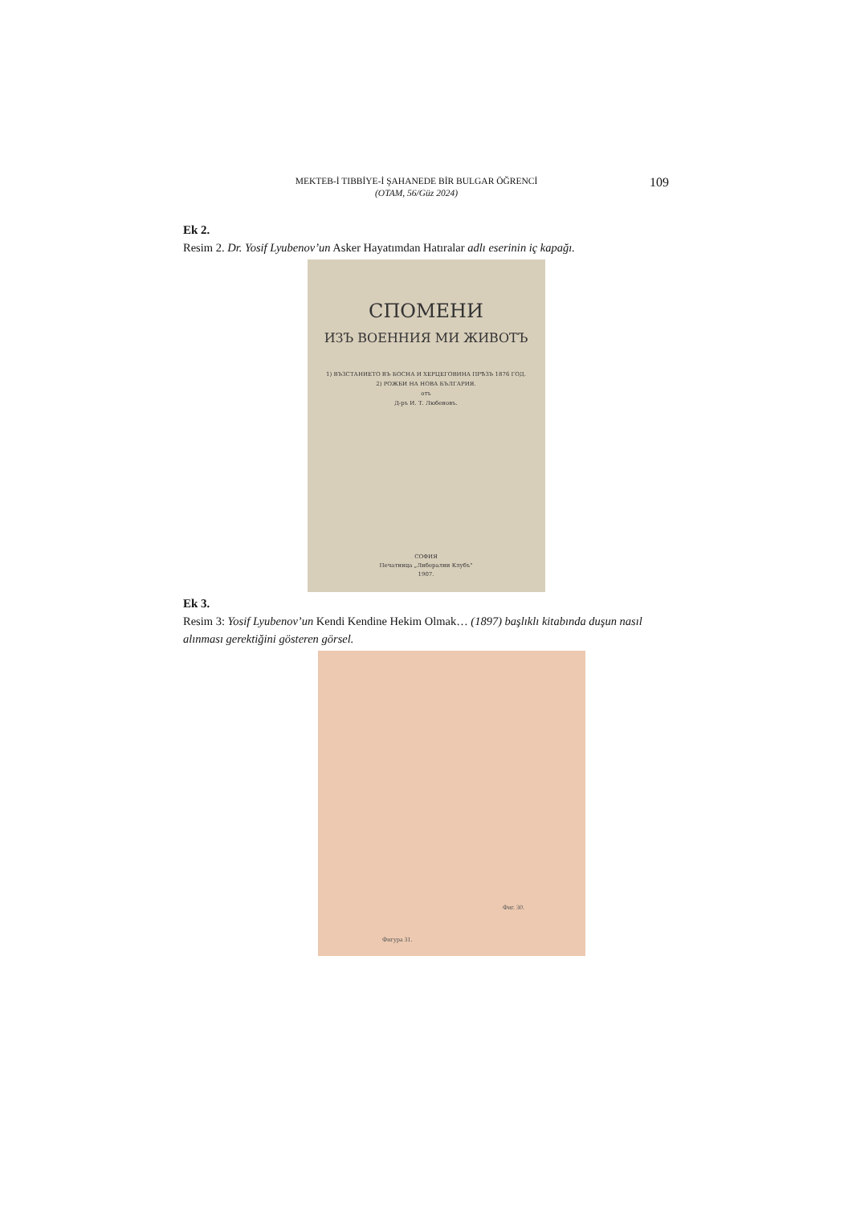MEKTEB-İ TIBBİYE-İ ŞAHANEDE BİR BULGAR ÖĞRENCİ
(OTAM, 56/Güz 2024)
109
Ek 2.
Resim 2. Dr. Yosif Lyubenov’un Asker Hayatımdan Hatıralar adlı eserinin iç kapağı.
СПОМЕНИ
ИЗЪ ВОЕННИЯ МИ ЖИВОТЪ
1) ВЪЗСТАНИЕТО ВЪ БОСНА И ХЕРЦЕГОВИНА ПРѢЗЪ 1876 ГОД.
2) РОЖБИ НА НОВА БЪЛГАРИЯ.
отъ
Д-ръ И. Т. Любеновъ.
СОФИЯ
Печатница „Либерални Клубъ"
1907.
Ek 3.
Resim 3: Yosif Lyubenov’un Kendi Kendine Hekim Olmak… (1897) başlıklı kitabında duşun nasıl alınması gerektiğini gösteren görsel.
Фиг. 30.
Фигура 31.